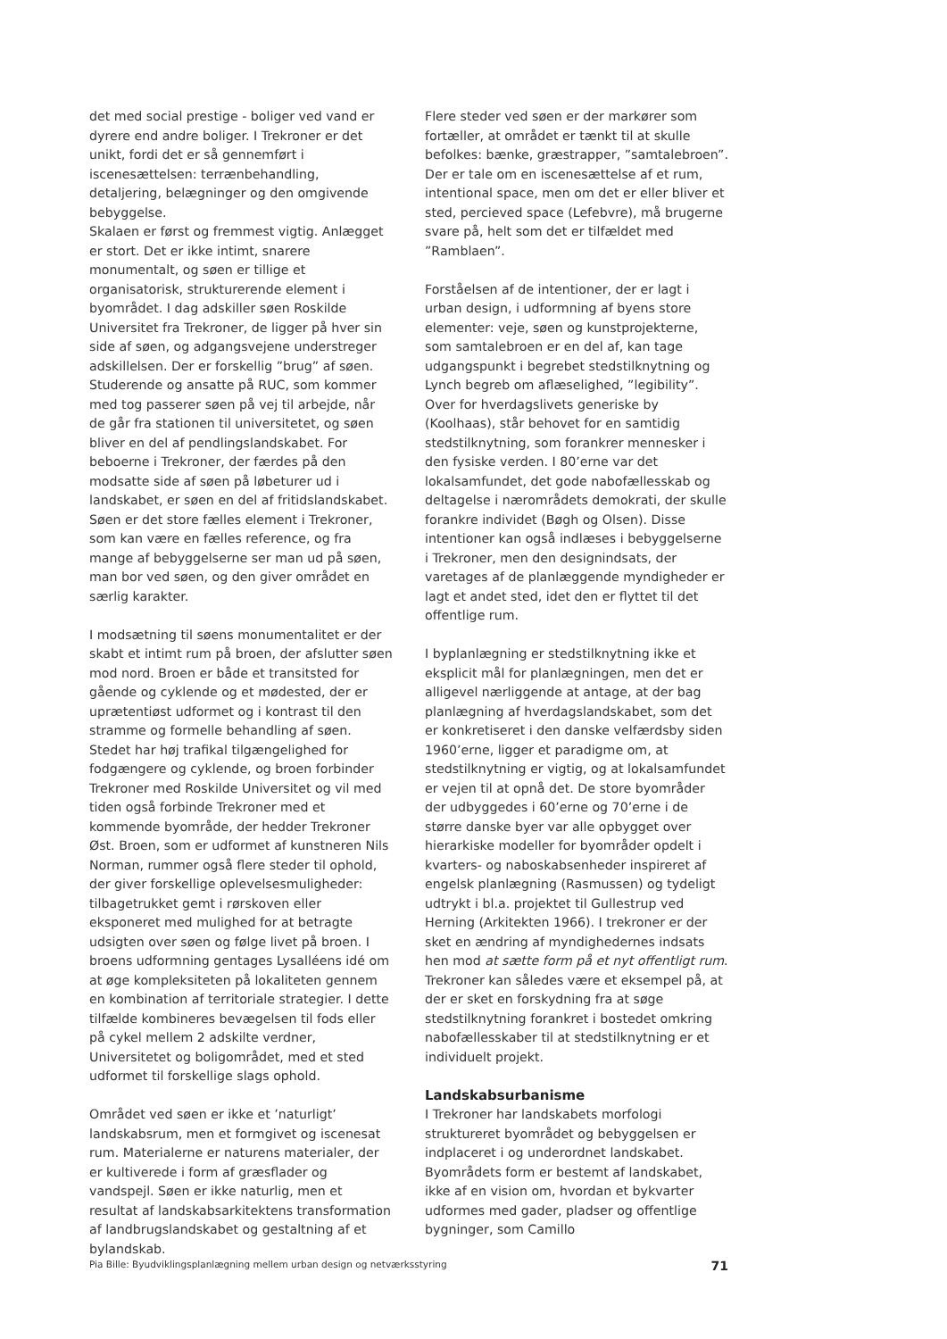det med social prestige - boliger ved vand er dyrere end andre boliger. I Trekroner er det unikt, fordi det er så gennemført i iscenesættelsen: terrænbehandling, detaljering, belægninger og den omgivende bebyggelse.
Skalaen er først og fremmest vigtig. Anlægget er stort. Det er ikke intimt, snarere monumentalt, og søen er tillige et organisatorisk, strukturerende element i byområdet. I dag adskiller søen Roskilde Universitet fra Trekroner, de ligger på hver sin side af søen, og adgangsvejene understreger adskillelsen. Der er forskellig ”brug” af søen. Studerende og ansatte på RUC, som kommer med tog passerer søen på vej til arbejde, når de går fra stationen til universitetet, og søen bliver en del af pendlingslandskabet. For beboerne i Trekroner, der færdes på den modsatte side af søen på løbeturer ud i landskabet, er søen en del af fritidslandskabet. Søen er det store fælles element i Trekroner, som kan være en fælles reference, og fra mange af bebyggelserne ser man ud på søen, man bor ved søen, og den giver området en særlig karakter.
I modsætning til søens monumentalitet er der skabt et intimt rum på broen, der afslutter søen mod nord. Broen er både et transitsted for gående og cyklende og et mødested, der er uprætentiøst udformet og i kontrast til den stramme og formelle behandling af søen. Stedet har høj trafikal tilgængelighed for fodgængere og cyklende, og broen forbinder Trekroner med Roskilde Universitet og vil med tiden også forbinde Trekroner med et kommende byområde, der hedder Trekroner Øst. Broen, som er udformet af kunstneren Nils Norman, rummer også flere steder til ophold, der giver forskellige oplevelsesmuligheder: tilbagetrukket gemt i rørskoven eller eksponeret med mulighed for at betragte udsigten over søen og følge livet på broen. I broens udformning gentages Lysalléens idé om at øge kompleksiteten på lokaliteten gennem en kombination af territoriale strategier. I dette tilfælde kombineres bevægelsen til fods eller på cykel mellem 2 adskilte verdner, Universitetet og boligområdet, med et sted udformet til forskellige slags ophold.
Området ved søen er ikke et ’naturligt’ landskabsrum, men et formgivet og iscenesat rum. Materialerne er naturens materialer, der er kultiverede i form af græsflader og vandspejl. Søen er ikke naturlig, men et resultat af landskabsarkitektens transformation af landbrugslandskabet og gestaltning af et bylandskab.
Flere steder ved søen er der markører som fortæller, at området er tænkt til at skulle befolkes: bænke, græstrapper, ”samtalebroen”. Der er tale om en iscenesættelse af et rum, intentional space, men om det er eller bliver et sted, percieved space (Lefebvre), må brugerne svare på, helt som det er tilfældet med ”Ramblaen”.
Forståelsen af de intentioner, der er lagt i urban design, i udformning af byens store elementer: veje, søen og kunstprojekterne, som samtalebroen er en del af, kan tage udgangspunkt i begrebet stedstilknytning og Lynch begreb om aflæselighed, ”legibility”. Over for hverdagslivets generiske by (Koolhaas), står behovet for en samtidig stedstilknytning, som forankrer mennesker i den fysiske verden. I 80’erne var det lokalsamfundet, det gode nabofællesskab og deltagelse i nærområdets demokrati, der skulle forankre individet (Bøgh og Olsen). Disse intentioner kan også indlæses i bebyggelserne i Trekroner, men den designindsats, der varetages af de planlæggende myndigheder er lagt et andet sted, idet den er flyttet til det offentlige rum.
I byplanlægning er stedstilknytning ikke et eksplicit mål for planlægningen, men det er alligevel nærliggende at antage, at der bag planlægning af hverdagslandskabet, som det er konkretiseret i den danske velfærdsby siden 1960’erne, ligger et paradigme om, at stedstilknytning er vigtig, og at lokalsamfundet er vejen til at opnå det. De store byområder der udbyggedes i 60’erne og 70’erne i de større danske byer var alle opbygget over hierarkiske modeller for byområder opdelt i kvarters- og naboskabsenheder inspireret af engelsk planlægning (Rasmussen) og tydeligt udtrykt i bl.a. projektet til Gullestrup ved Herning (Arkitekten 1966). I trekroner er der sket en ændring af myndighedernes indsats hen mod at sætte form på et nyt offentligt rum. Trekroner kan således være et eksempel på, at der er sket en forskydning fra at søge stedstilknytning forankret i bostedet omkring nabofællesskaber til at stedstilknytning er et individuelt projekt.
Landskabsurbanisme
I Trekroner har landskabets morfologi struktureret byområdet og bebyggelsen er indplaceret i og underordnet landskabet. Byområdets form er bestemt af landskabet, ikke af en vision om, hvordan et bykvarter udformes med gader, pladser og offentlige bygninger, som Camillo
Pia Bille: Byudviklingsplanlægning mellem urban design og netværksstyring 71